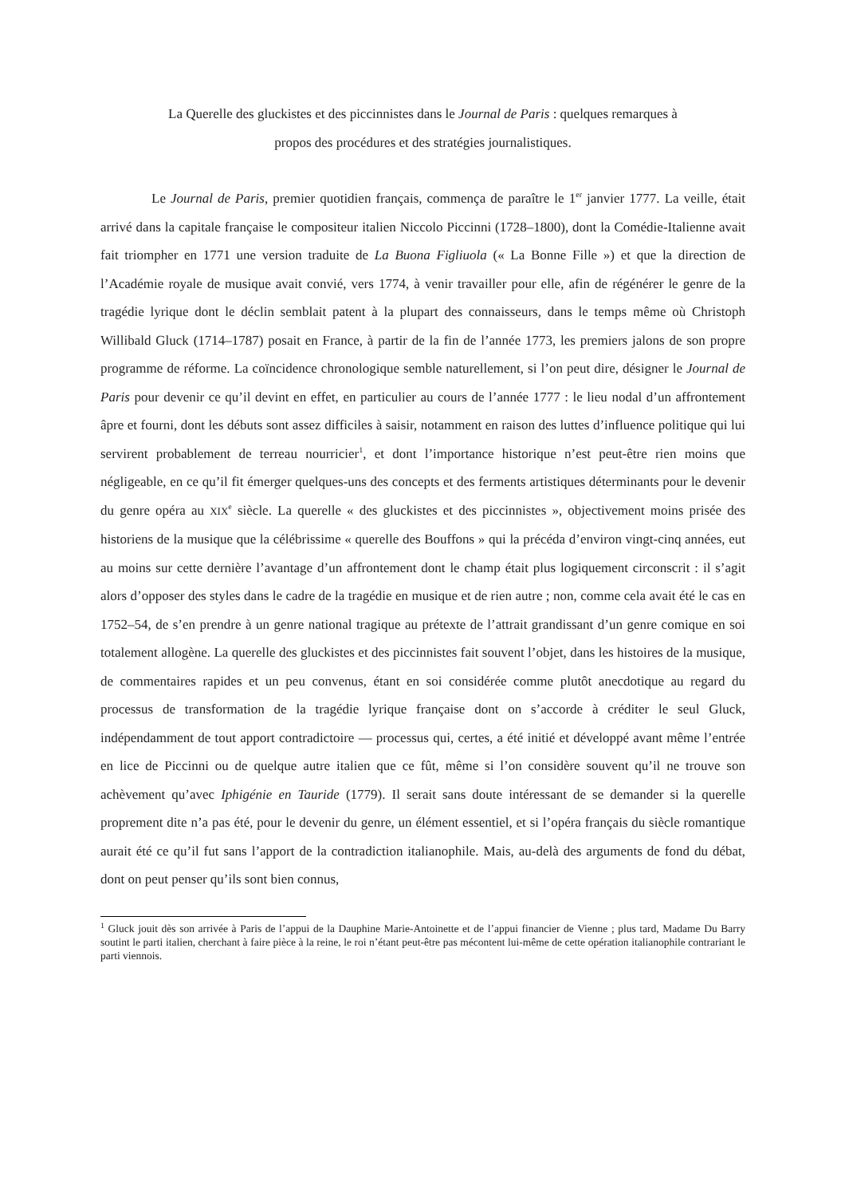La Querelle des gluckistes et des piccinnistes dans le Journal de Paris : quelques remarques à
propos des procédures et des stratégies journalistiques.
Le Journal de Paris, premier quotidien français, commença de paraître le 1<sup>er</sup> janvier 1777. La veille, était arrivé dans la capitale française le compositeur italien Niccolo Piccinni (1728–1800), dont la Comédie-Italienne avait fait triompher en 1771 une version traduite de La Buona Figliuola (« La Bonne Fille ») et que la direction de l’Académie royale de musique avait convié, vers 1774, à venir travailler pour elle, afin de régénérer le genre de la tragédie lyrique dont le déclin semblait patent à la plupart des connaisseurs, dans le temps même où Christoph Willibald Gluck (1714–1787) posait en France, à partir de la fin de l’année 1773, les premiers jalons de son propre programme de réforme. La coïncidence chronologique semble naturellement, si l’on peut dire, désigner le Journal de Paris pour devenir ce qu’il devint en effet, en particulier au cours de l’année 1777 : le lieu nodal d’un affrontement âpre et fourni, dont les débuts sont assez difficiles à saisir, notamment en raison des luttes d’influence politique qui lui servirent probablement de terreau nourricier<sup>1</sup>, et dont l’importance historique n’est peut-être rien moins que négligeable, en ce qu’il fit émerger quelques-uns des concepts et des ferments artistiques déterminants pour le devenir du genre opéra au XIX<sup>e</sup> siècle. La querelle « des gluckistes et des piccinnistes », objectivement moins prisée des historiens de la musique que la célébrissime « querelle des Bouffons » qui la précéda d’environ vingt-cinq années, eut au moins sur cette dernière l’avantage d’un affrontement dont le champ était plus logiquement circonscrit : il s’agit alors d’opposer des styles dans le cadre de la tragédie en musique et de rien autre ; non, comme cela avait été le cas en 1752–54, de s’en prendre à un genre national tragique au prétexte de l’attrait grandissant d’un genre comique en soi totalement allogène. La querelle des gluckistes et des piccinnistes fait souvent l’objet, dans les histoires de la musique, de commentaires rapides et un peu convenus, étant en soi considérée comme plutôt anecdotique au regard du processus de transformation de la tragédie lyrique française dont on s’accorde à créditer le seul Gluck, indépendamment de tout apport contradictoire — processus qui, certes, a été initié et développé avant même l’entrée en lice de Piccinni ou de quelque autre italien que ce fût, même si l’on considère souvent qu’il ne trouve son achèvement qu’avec Iphigénie en Tauride (1779). Il serait sans doute intéressant de se demander si la querelle proprement dite n’a pas été, pour le devenir du genre, un élément essentiel, et si l’opéra français du siècle romantique aurait été ce qu’il fut sans l’apport de la contradiction italianophile. Mais, au-delà des arguments de fond du débat, dont on peut penser qu’ils sont bien connus,
<sup>1</sup> Gluck jouit dès son arrivée à Paris de l’appui de la Dauphine Marie-Antoinette et de l’appui financier de Vienne ; plus tard, Madame Du Barry soutint le parti italien, cherchant à faire pièce à la reine, le roi n’étant peut-être pas mécontent lui-même de cette opération italianophile contrariant le parti viennois.